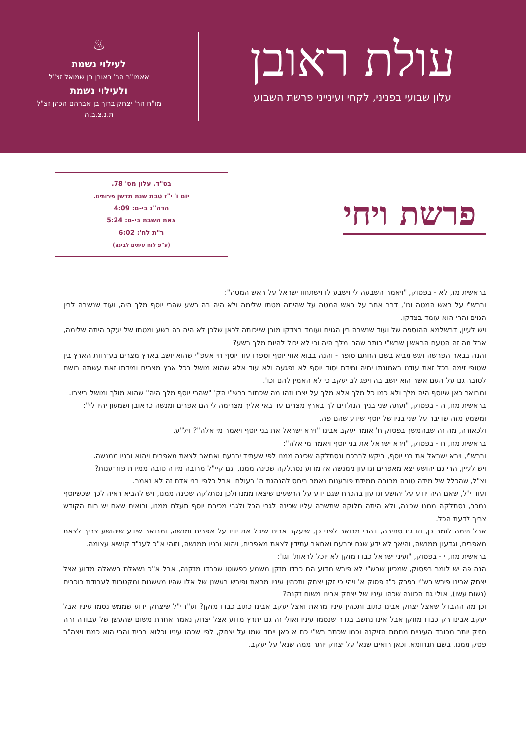עולת ראובן
עלון שבועי בפניני, לקחי ועינייני פרשת השבוע
♨
לעילוי נשמת
אאמו"ר הר' ראובן בן שמואל זצ"ל
ולעילוי נשמת
מו"ח הר' יצחק ברוך בן אברהם הכהן זצ"ל
ת.נ.צ.ב.ה
פרשת ויחי
בס"ד. עלון מס' 78.
יום ו' י"ז טבת שנת תדשן פירותינו.
הדה"נ בי-ם: 4:09
צאת השבת בי-ם: 5:24
ר"ת לח': 6:02
(ע"פ לוח עיתים לבינה)
בראשית מז, לא - בפסוק, "ויאמר השבעה לי וישבע לו וישתחוו ישראל על ראש המטה":
וברש"י על ראש המטה וכו', דבר אחר על ראש המטה על שהיתה מטתו שלימה ולא היה בה רשע שהרי יוסף מלך היה, ועוד שנשבה לבין הגוים והרי הוא עומד בצדקו.
ויש לעיין, דבשלמא ההוספה של ועוד שנשבה בין הגוים ועומד בצדקו מובן שייכותה לכאן שלכן לא היה בה רשע ומטתו של יעקב היתה שלימה, אבל מה זה הטעם הראשון שרש"י כותב שהרי מלך היה וכי לא יכול להיות מלך רשע?
והנה בבאר הפרשה ויגש מביא בשם החתם סופר - והנה בבוא אחי יוסף וספרו עוד יוסף חי אעפ"י שהוא יושב בארץ מצרים בע־רוות הארץ בין שטופי זימה בכל זאת עודנו באמונתו יחיה ומידת יסוד יוסף לא נפגעה ולא עוד אלא שהוא מושל בכל ארץ מצרים ומידתו זאת עשתה רושם לטובה גם על העם אשר הוא יושב בה ויפג לב יעקב כי לא האמין להם וכו'.
ומבואר כאן שיוסף היה מלך ולא כמו כל מלך אלא מלך על יצרו וזהו מה שכתוב ברש"י הק' "שהרי יוסף מלך היה" שהוא מולך ומושל ביצרו.
בראשית מח, ה - בפסוק, "ועתה שני בניך הנולדים לך בארץ מצרים עד באי אליך מצרימה לי הם אפרים ומנשה כראובן ושמעון יהיו לי":
ומשמע מזה שדיבר על שני בניו של יוסף שידע שהם פה.
ולכאורה, מה זה שבהמשך בפסוק ח' אומר יעקב אבינו "וירא ישראל את בני יוסף ויאמר מי אלה"? ויל"ע.
בראשית מח, ח - בפסוק, "וירא ישראל את בני יוסף ויאמר מי אלה":
וברש"י, וירא ישראל את בני יוסף, ביקש לברכם ונסתלקה שכינה ממנו לפי שעתיד ירבעם ואחאב לצאת מאפרים ויהוא ובניו ממנשה.
ויש לעיין, הרי גם יהושע יצא מאפרים וגדעון ממנשה אז מדוע נסתלקה שכינה ממנו, וגם קיי"ל מרובה מידה טובה ממידת פור־ענות?
וצ"ל, שהכלל של מידה טובה מרובה ממידת פורענות נאמר ביחס להנהגת ה' בעולם, אבל כלפי בני אדם זה לא נאמר.
ועוד י"ל, שאם היה יודע על יהושע וגדעון בהכרח שגם ידע על הרשעים שיצאו ממנו ולכן נסתלקה שכינה ממנו, ויש להביא ראיה לכך שכשיוסף נמכר, נסתלקה ממנו שכינה, ולא היתה חלוקה שתשרה עליו שכינה לגבי הכל ולגבי מכירת יוסף תעלם ממנו, ורואים שאם יש רוח הקודש צריך לדעת הכל.
אבל תימה לומר כן, וזו גם סתירה, דהרי מבואר לפני כן, שיעקב אבינו שיכל את ידיו על אפרים ומנשה, ומבואר שידע שיהושע צריך לצאת מאפרים, וגדעון ממנשה, והיאך לא ידע שגם ירבעם ואחאב עתידין לצאת מאפרים, ויהוא ובניו ממנשה, וזוהי א"כ לענ"ד קושיא עצומה.
בראשית מח, י - בפסוק, "ועיני ישראל כבדו מזקן לא יוכל לראות" וגו':
הנה פה יש לומר בפסוק, שמכיון שרש"י לא פירש מדוע הם כבדו מזקן משמע כפשוטו שכבדו מזקנה, אבל א"כ נשאלת השאלה מדוע אצל יצחק אבינו פירש רש"י בפרק כ"ז פסוק א' ויהי כי זקן יצחק ותכהין עיניו מראת ופירש בעשנן של אלו שהיו מעשנות ומקטרות לעבודת כוכבים (נשות עשו), אולי גם הכוונה שכהו עיניו של יצחק אבינו משום זקנה?
וכן מה ההבדל שאצל יצחק אבינו כתוב ותכהין עיניו מראת ואצל יעקב אבינו כתוב כבדו מזקן? וע"ז י"ל שיצחק ידוע שממש נסמו עיניו אבל יעקב אבינו רק כבדו מזוקן אבל אינו נחשב בגדר שנסמו עיניו ואולי זה גם יתרץ מדוע אצל יצחק נאמר אחרת משום שהעשן של עבודה זרה מזיק יותר מכובד העיניים מחמת הזיקנה וכמו שכתב רש"י כח א כאן ייחד שמו על יצחק, לפי שכהו עיניו וכלוא בבית והרי הוא כמת ויצה"ר פסק ממנו. בשם תנחומא. וכאן רואים שנא' על יצחק יותר ממה שנא' על יעקב.